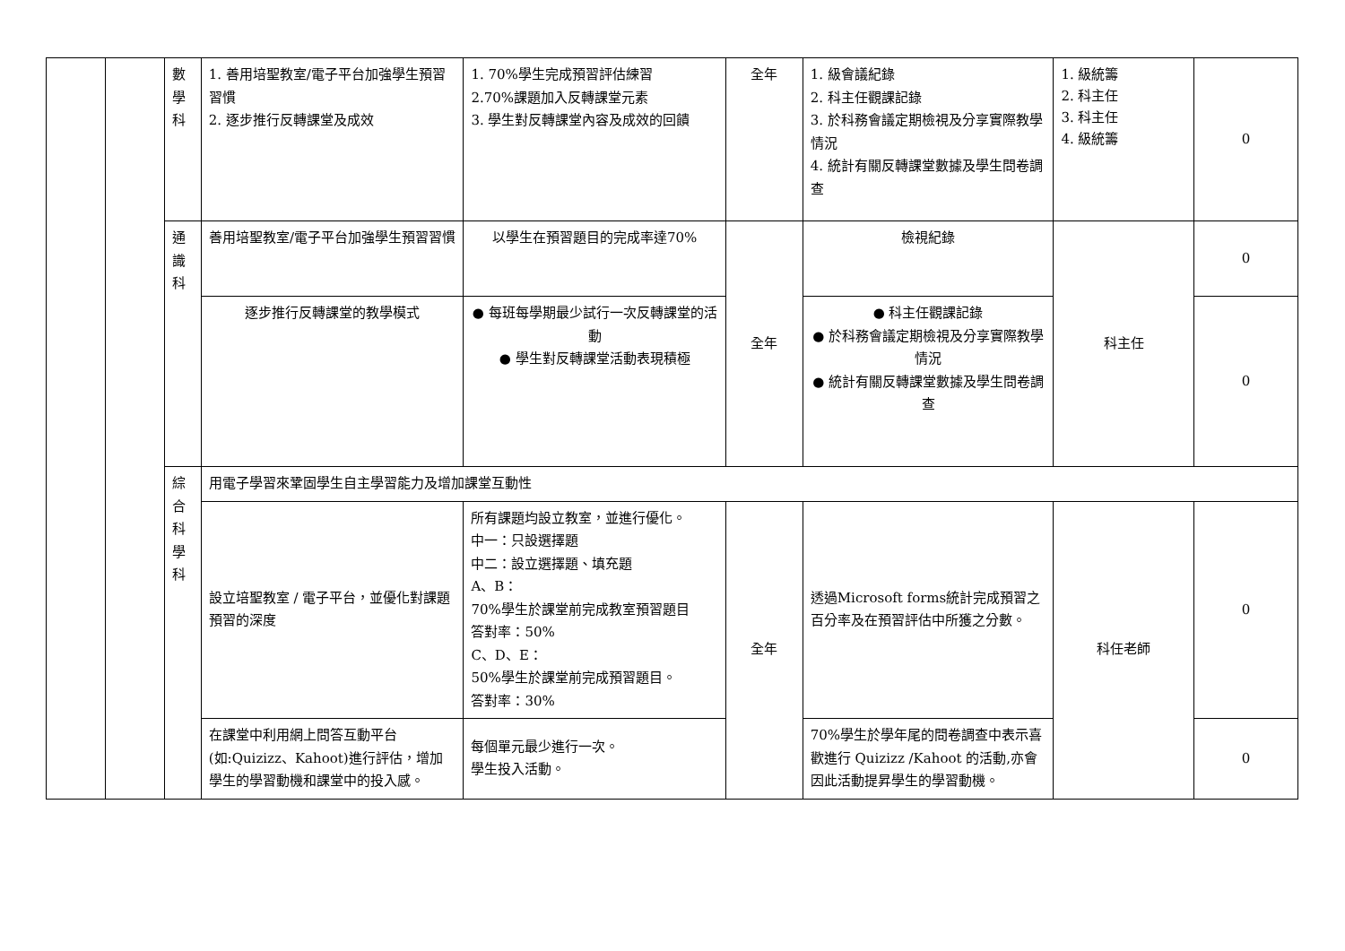| | | 數 學 科 | 1. 善用培聖教室/電子平台加強學生預習習慣 2. 逐步推行反轉課堂及成效 | 1. 70%學生完成預習評估練習 2.70%課題加入反轉課堂元素 3. 學生對反轉課堂內容及成效的回饋 | 全年 | 1. 級會議紀錄 2. 科主任觀課記錄 3. 於科務會議定期檢視及分享實際教學情況 4. 統計有關反轉課堂數據及學生問卷調查 | 1. 級統籌 2. 科主任 3. 科主任 4. 級統籌 | 0 |
| | | 通 識 科 | 善用培聖教室/電子平台加強學生預習習慣 | 以學生在預習題目的完成率達70% | 全年 | 檢視紀錄 | 科主任 | 0 |
| | | | 逐步推行反轉課堂的教學模式 | ● 每班每學期最少試行一次反轉課堂的活動 ● 學生對反轉課堂活動表現積極 | | ● 科主任觀課記錄 ● 於科務會議定期檢視及分享實際教學情況 ● 統計有關反轉課堂數據及學生問卷調查 | | 0 |
| | | 綜 合 科 學 科 | 用電子學習來鞏固學生自主學習能力及增加課堂互動性 | | | | | |
| | | | 設立培聖教室 / 電子平台，並優化對課題預習的深度 | 所有課題均設立教室，並進行優化。 中一：只設選擇題 中二：設立選擇題、填充題 A、B： 70%學生於課堂前完成教室預習題目 答對率：50% C、D、E： 50%學生於課堂前完成預習題目。 答對率：30% | 全年 | 透過Microsoft forms統計完成預習之百分率及在預習評估中所獲之分數。 | 科任老師 | 0 |
| | | | 在課堂中利用網上問答互動平台(如:Quizizz、Kahoot)進行評估，增加學生的學習動機和課堂中的投入感。 | 每個單元最少進行一次。 學生投入活動。 | | 70%學生於學年尾的問卷調查中表示喜歡進行 Quizizz /Kahoot 的活動,亦會因此活動提昇學生的學習動機。 | | 0 |